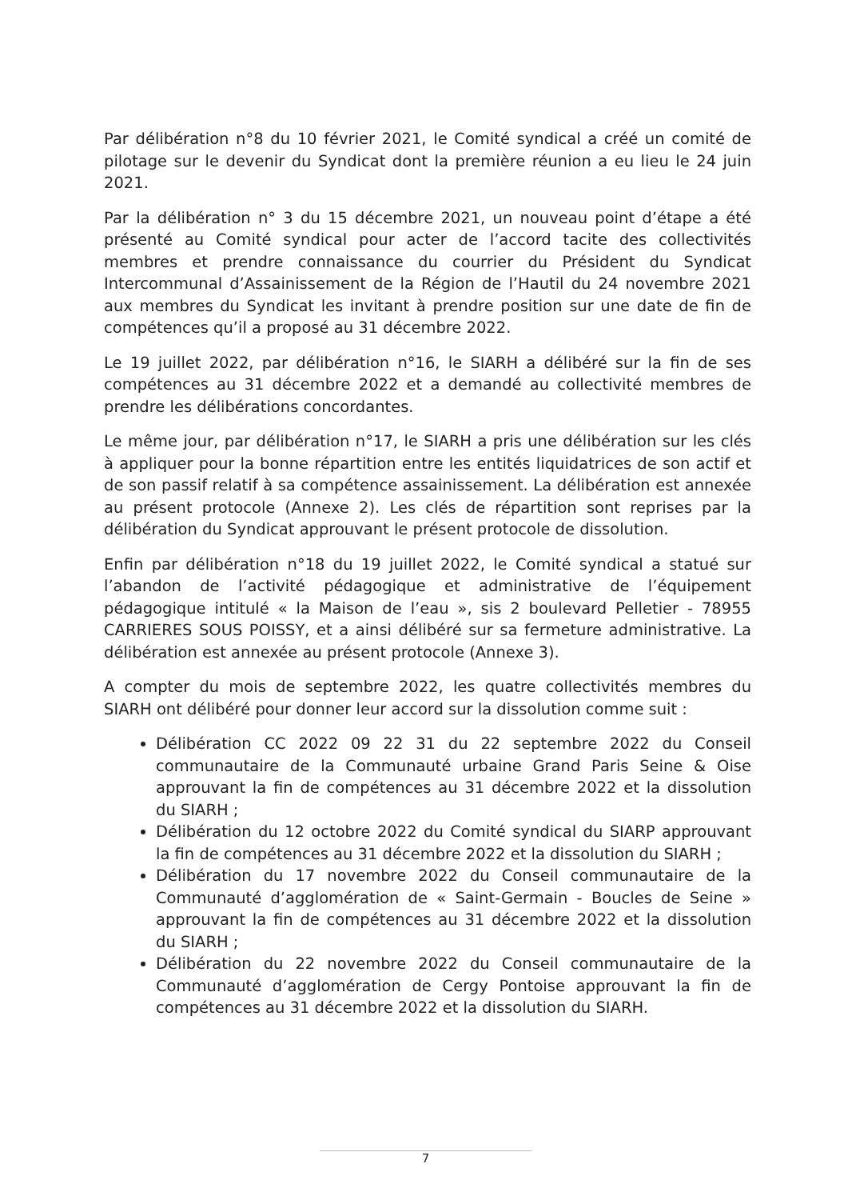Par délibération n°8 du 10 février 2021, le Comité syndical a créé un comité de pilotage sur le devenir du Syndicat dont la première réunion a eu lieu le 24 juin 2021.
Par la délibération n° 3 du 15 décembre 2021, un nouveau point d’étape a été présenté au Comité syndical pour acter de l’accord tacite des collectivités membres et prendre connaissance du courrier du Président du Syndicat Intercommunal d’Assainissement de la Région de l’Hautil du 24 novembre 2021 aux membres du Syndicat les invitant à prendre position sur une date de fin de compétences qu’il a proposé au 31 décembre 2022.
Le 19 juillet 2022, par délibération n°16, le SIARH a délibéré sur la fin de ses compétences au 31 décembre 2022 et a demandé au collectivité membres de prendre les délibérations concordantes.
Le même jour, par délibération n°17, le SIARH a pris une délibération sur les clés à appliquer pour la bonne répartition entre les entités liquidatrices de son actif et de son passif relatif à sa compétence assainissement. La délibération est annexée au présent protocole (Annexe 2). Les clés de répartition sont reprises par la délibération du Syndicat approuvant le présent protocole de dissolution.
Enfin par délibération n°18 du 19 juillet 2022, le Comité syndical a statué sur l’abandon de l’activité pédagogique et administrative de l’équipement pédagogique intitulé « la Maison de l’eau », sis 2 boulevard Pelletier - 78955 CARRIERES SOUS POISSY, et a ainsi délibéré sur sa fermeture administrative. La délibération est annexée au présent protocole (Annexe 3).
A compter du mois de septembre 2022, les quatre collectivités membres du SIARH ont délibéré pour donner leur accord sur la dissolution comme suit :
Délibération CC 2022 09 22 31 du 22 septembre 2022 du Conseil communautaire de la Communauté urbaine Grand Paris Seine & Oise approuvant la fin de compétences au 31 décembre 2022 et la dissolution du SIARH ;
Délibération du 12 octobre 2022 du Comité syndical du SIARP approuvant la fin de compétences au 31 décembre 2022 et la dissolution du SIARH ;
Délibération du 17 novembre 2022 du Conseil communautaire de la Communauté d’agglomération de « Saint-Germain - Boucles de Seine » approuvant la fin de compétences au 31 décembre 2022 et la dissolution du SIARH ;
Délibération du 22 novembre 2022 du Conseil communautaire de la Communauté d’agglomération de Cergy Pontoise approuvant la fin de compétences au 31 décembre 2022 et la dissolution du SIARH.
7